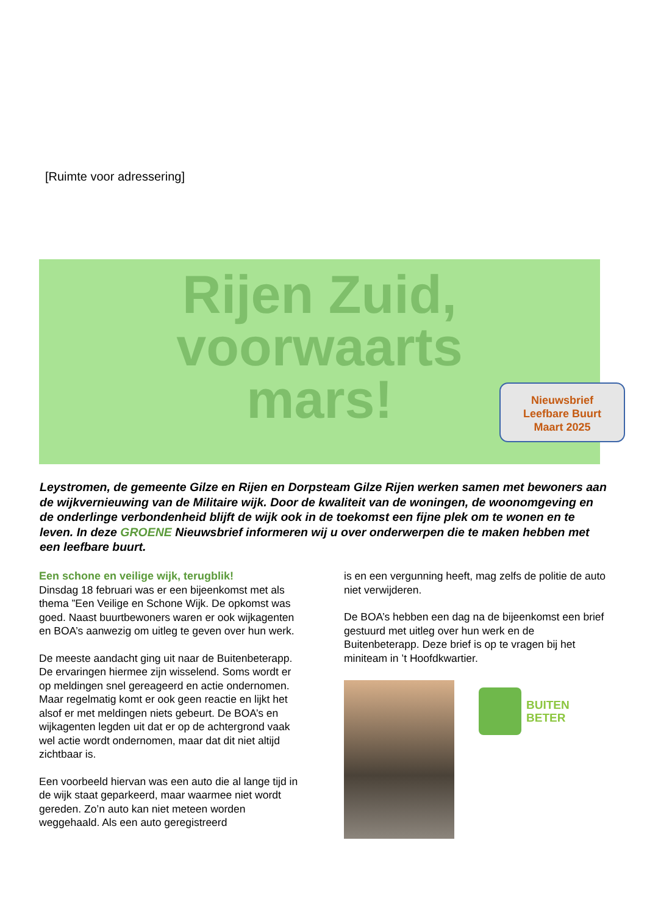[Ruimte voor adressering]
Rijen Zuid,
voorwaarts
mars!
Nieuwsbrief
Leefbare Buurt
Maart 2025
Leystromen, de gemeente Gilze en Rijen en Dorpsteam Gilze Rijen werken samen met bewoners aan de wijkvernieuwing van de Militaire wijk. Door de kwaliteit van de woningen, de woonomgeving en de onderlinge verbondenheid blijft de wijk ook in de toekomst een fijne plek om te wonen en te leven. In deze GROENE Nieuwsbrief informeren wij u over onderwerpen die te maken hebben met een leefbare buurt.
Een schone en veilige wijk, terugblik!
Dinsdag 18 februari was er een bijeenkomst met als thema ”Een Veilige en Schone Wijk. De opkomst was goed. Naast buurtbewoners waren er ook wijkagenten en BOA’s aanwezig om uitleg te geven over hun werk.
De meeste aandacht ging uit naar de Buitenbeterapp. De ervaringen hiermee zijn wisselend. Soms wordt er op meldingen snel gereageerd en actie ondernomen. Maar regelmatig komt er ook geen reactie en lijkt het alsof er met meldingen niets gebeurt. De BOA’s en wijkagenten legden uit dat er op de achtergrond vaak wel actie wordt ondernomen, maar dat dit niet altijd zichtbaar is.
Een voorbeeld hiervan was een auto die al lange tijd in de wijk staat geparkeerd, maar waarmee niet wordt gereden. Zo’n auto kan niet meteen worden weggehaald. Als een auto geregistreerd
is en een vergunning heeft, mag zelfs de politie de auto niet verwijderen.
De BOA’s hebben een dag na de bijeenkomst een brief gestuurd met uitleg over hun werk en de Buitenbeterapp. Deze brief is op te vragen bij het miniteam in ’t Hoofdkwartier.
BUITEN
BETER